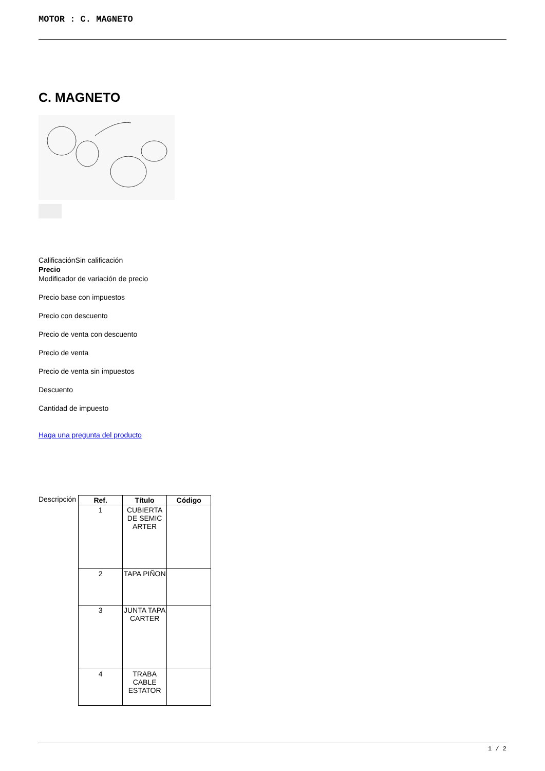MOTOR : C. MAGNETO
C. MAGNETO
CalificaciónSin calificación
Precio
Modificador de variación de precio
Precio base con impuestos
Precio con descuento
Precio de venta con descuento
Precio de venta
Precio de venta sin impuestos
Descuento
Cantidad de impuesto
Haga una pregunta del producto
Descripción
| Ref. | Título | Código |
| --- | --- | --- |
| 1 | CUBIERTA DE SEMIC ARTER | |
| 2 | TAPA PIÑON | |
| 3 | JUNTA TAPA CARTER | |
| 4 | TRABA CABLE ESTATOR | |
1 / 2